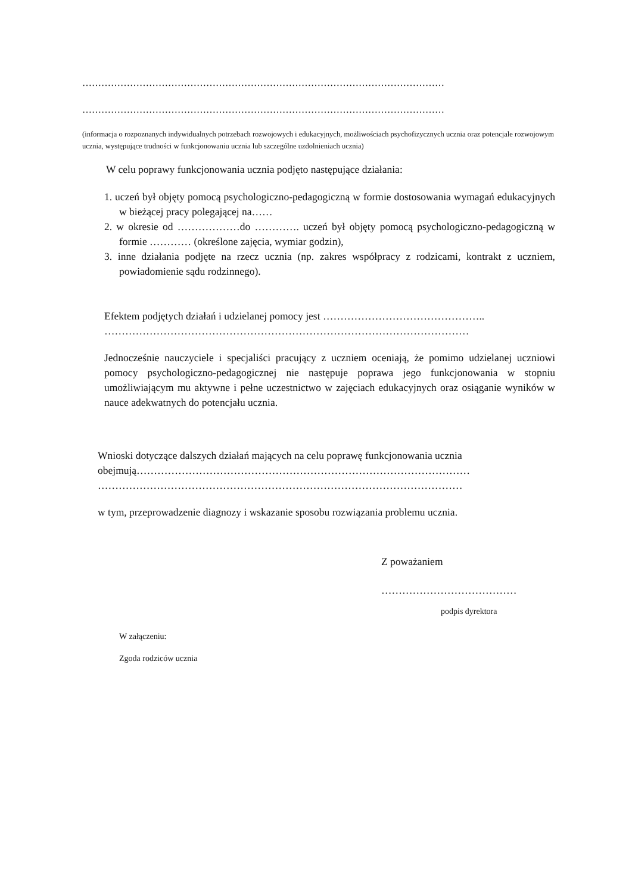……………………………………………………………………………………………………
……………………………………………………………………………………………………
(informacja o rozpoznanych indywidualnych potrzebach rozwojowych i edukacyjnych, możliwościach psychofizycznych ucznia oraz potencjale rozwojowym ucznia, występujące trudności w funkcjonowaniu ucznia lub szczególne uzdolnieniach ucznia)
W celu poprawy funkcjonowania ucznia podjęto następujące działania:
1. uczeń był objęty pomocą psychologiczno-pedagogiczną w formie dostosowania wymagań edukacyjnych w bieżącej pracy polegającej na……
2. w okresie od ………………do …………. uczeń był objęty pomocą psychologiczno-pedagogiczną w formie ………… (określone zajęcia, wymiar godzin),
3. inne działania podjęte na rzecz ucznia (np. zakres współpracy z rodzicami, kontrakt z uczniem, powiadomienie sądu rodzinnego).
Efektem podjętych działań i udzielanej pomocy jest ………………………………………..
……………………………………………………………………………………………
Jednocześnie nauczyciele i specjaliści pracujący z uczniem oceniają, że pomimo udzielanej uczniowi pomocy psychologiczno-pedagogicznej nie następuje poprawa jego funkcjonowania w stopniu umożliwiającym mu aktywne i pełne uczestnictwo w zajęciach edukacyjnych oraz osiąganie wyników w nauce adekwatnych do potencjału ucznia.
Wnioski dotyczące dalszych działań mających na celu poprawę funkcjonowania ucznia
obejmują……………………………………………………………………………………
……………………………………………………………………………………………
w tym, przeprowadzenie diagnozy i wskazanie sposobu rozwiązania problemu ucznia.
Z poważaniem
…………………………………
podpis dyrektora
W załączeniu:
Zgoda rodziców ucznia